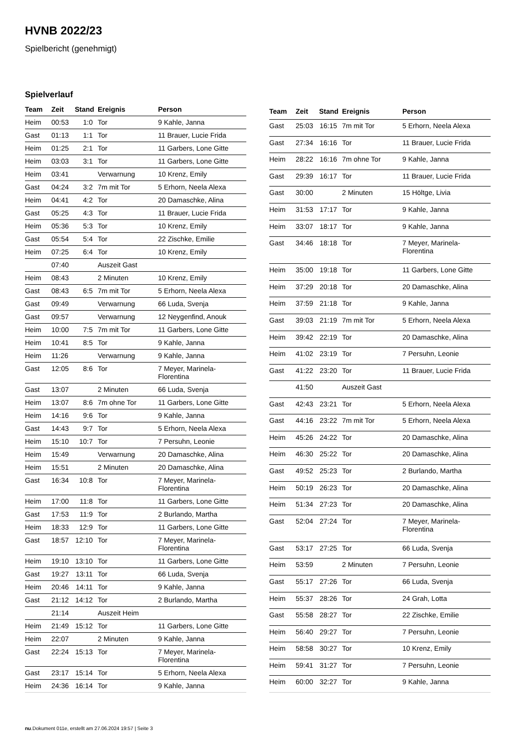HVNB 2022/23
Spielbericht (genehmigt)
Spielverlauf
| Team | Zeit | Stand | Ereignis | Person |
| --- | --- | --- | --- | --- |
| Heim | 00:53 | 1:0 | Tor | 9 Kahle, Janna |
| Gast | 01:13 | 1:1 | Tor | 11 Brauer, Lucie Frida |
| Heim | 01:25 | 2:1 | Tor | 11 Garbers, Lone Gitte |
| Heim | 03:03 | 3:1 | Tor | 11 Garbers, Lone Gitte |
| Heim | 03:41 | | Verwarnung | 10 Krenz, Emily |
| Gast | 04:24 | 3:2 | 7m mit Tor | 5 Erhorn, Neela Alexa |
| Heim | 04:41 | 4:2 | Tor | 20 Damaschke, Alina |
| Gast | 05:25 | 4:3 | Tor | 11 Brauer, Lucie Frida |
| Heim | 05:36 | 5:3 | Tor | 10 Krenz, Emily |
| Gast | 05:54 | 5:4 | Tor | 22 Zischke, Emilie |
| Heim | 07:25 | 6:4 | Tor | 10 Krenz, Emily |
| | 07:40 | | Auszeit Gast | |
| Heim | 08:43 | | 2 Minuten | 10 Krenz, Emily |
| Gast | 08:43 | 6:5 | 7m mit Tor | 5 Erhorn, Neela Alexa |
| Gast | 09:49 | | Verwarnung | 66 Luda, Svenja |
| Gast | 09:57 | | Verwarnung | 12 Neygenfind, Anouk |
| Heim | 10:00 | 7:5 | 7m mit Tor | 11 Garbers, Lone Gitte |
| Heim | 10:41 | 8:5 | Tor | 9 Kahle, Janna |
| Heim | 11:26 | | Verwarnung | 9 Kahle, Janna |
| Gast | 12:05 | 8:6 | Tor | 7 Meyer, Marinela- Florentina |
| Gast | 13:07 | | 2 Minuten | 66 Luda, Svenja |
| Heim | 13:07 | 8:6 | 7m ohne Tor | 11 Garbers, Lone Gitte |
| Heim | 14:16 | 9:6 | Tor | 9 Kahle, Janna |
| Gast | 14:43 | 9:7 | Tor | 5 Erhorn, Neela Alexa |
| Heim | 15:10 | 10:7 | Tor | 7 Persuhn, Leonie |
| Heim | 15:49 | | Verwarnung | 20 Damaschke, Alina |
| Heim | 15:51 | | 2 Minuten | 20 Damaschke, Alina |
| Gast | 16:34 | 10:8 | Tor | 7 Meyer, Marinela- Florentina |
| Heim | 17:00 | 11:8 | Tor | 11 Garbers, Lone Gitte |
| Gast | 17:53 | 11:9 | Tor | 2 Burlando, Martha |
| Heim | 18:33 | 12:9 | Tor | 11 Garbers, Lone Gitte |
| Gast | 18:57 | 12:10 | Tor | 7 Meyer, Marinela- Florentina |
| Heim | 19:10 | 13:10 | Tor | 11 Garbers, Lone Gitte |
| Gast | 19:27 | 13:11 | Tor | 66 Luda, Svenja |
| Heim | 20:46 | 14:11 | Tor | 9 Kahle, Janna |
| Gast | 21:12 | 14:12 | Tor | 2 Burlando, Martha |
| | 21:14 | | Auszeit Heim | |
| Heim | 21:49 | 15:12 | Tor | 11 Garbers, Lone Gitte |
| Heim | 22:07 | | 2 Minuten | 9 Kahle, Janna |
| Gast | 22:24 | 15:13 | Tor | 7 Meyer, Marinela- Florentina |
| Gast | 23:17 | 15:14 | Tor | 5 Erhorn, Neela Alexa |
| Heim | 24:36 | 16:14 | Tor | 9 Kahle, Janna |
| Team | Zeit | Stand | Ereignis | Person |
| --- | --- | --- | --- | --- |
| Gast | 25:03 | 16:15 | 7m mit Tor | 5 Erhorn, Neela Alexa |
| Gast | 27:34 | 16:16 | Tor | 11 Brauer, Lucie Frida |
| Heim | 28:22 | 16:16 | 7m ohne Tor | 9 Kahle, Janna |
| Gast | 29:39 | 16:17 | Tor | 11 Brauer, Lucie Frida |
| Gast | 30:00 | | 2 Minuten | 15 Höltge, Livia |
| Heim | 31:53 | 17:17 | Tor | 9 Kahle, Janna |
| Heim | 33:07 | 18:17 | Tor | 9 Kahle, Janna |
| Gast | 34:46 | 18:18 | Tor | 7 Meyer, Marinela- Florentina |
| Heim | 35:00 | 19:18 | Tor | 11 Garbers, Lone Gitte |
| Heim | 37:29 | 20:18 | Tor | 20 Damaschke, Alina |
| Heim | 37:59 | 21:18 | Tor | 9 Kahle, Janna |
| Gast | 39:03 | 21:19 | 7m mit Tor | 5 Erhorn, Neela Alexa |
| Heim | 39:42 | 22:19 | Tor | 20 Damaschke, Alina |
| Heim | 41:02 | 23:19 | Tor | 7 Persuhn, Leonie |
| Gast | 41:22 | 23:20 | Tor | 11 Brauer, Lucie Frida |
| | 41:50 | | Auszeit Gast | |
| Gast | 42:43 | 23:21 | Tor | 5 Erhorn, Neela Alexa |
| Gast | 44:16 | 23:22 | 7m mit Tor | 5 Erhorn, Neela Alexa |
| Heim | 45:26 | 24:22 | Tor | 20 Damaschke, Alina |
| Heim | 46:30 | 25:22 | Tor | 20 Damaschke, Alina |
| Gast | 49:52 | 25:23 | Tor | 2 Burlando, Martha |
| Heim | 50:19 | 26:23 | Tor | 20 Damaschke, Alina |
| Heim | 51:34 | 27:23 | Tor | 20 Damaschke, Alina |
| Gast | 52:04 | 27:24 | Tor | 7 Meyer, Marinela- Florentina |
| Gast | 53:17 | 27:25 | Tor | 66 Luda, Svenja |
| Heim | 53:59 | | 2 Minuten | 7 Persuhn, Leonie |
| Gast | 55:17 | 27:26 | Tor | 66 Luda, Svenja |
| Heim | 55:37 | 28:26 | Tor | 24 Grah, Lotta |
| Gast | 55:58 | 28:27 | Tor | 22 Zischke, Emilie |
| Heim | 56:40 | 29:27 | Tor | 7 Persuhn, Leonie |
| Heim | 58:58 | 30:27 | Tor | 10 Krenz, Emily |
| Heim | 59:41 | 31:27 | Tor | 7 Persuhn, Leonie |
| Heim | 60:00 | 32:27 | Tor | 9 Kahle, Janna |
nu.Dokument 011e, erstellt am 27.06.2024 19:57 | Seite 3